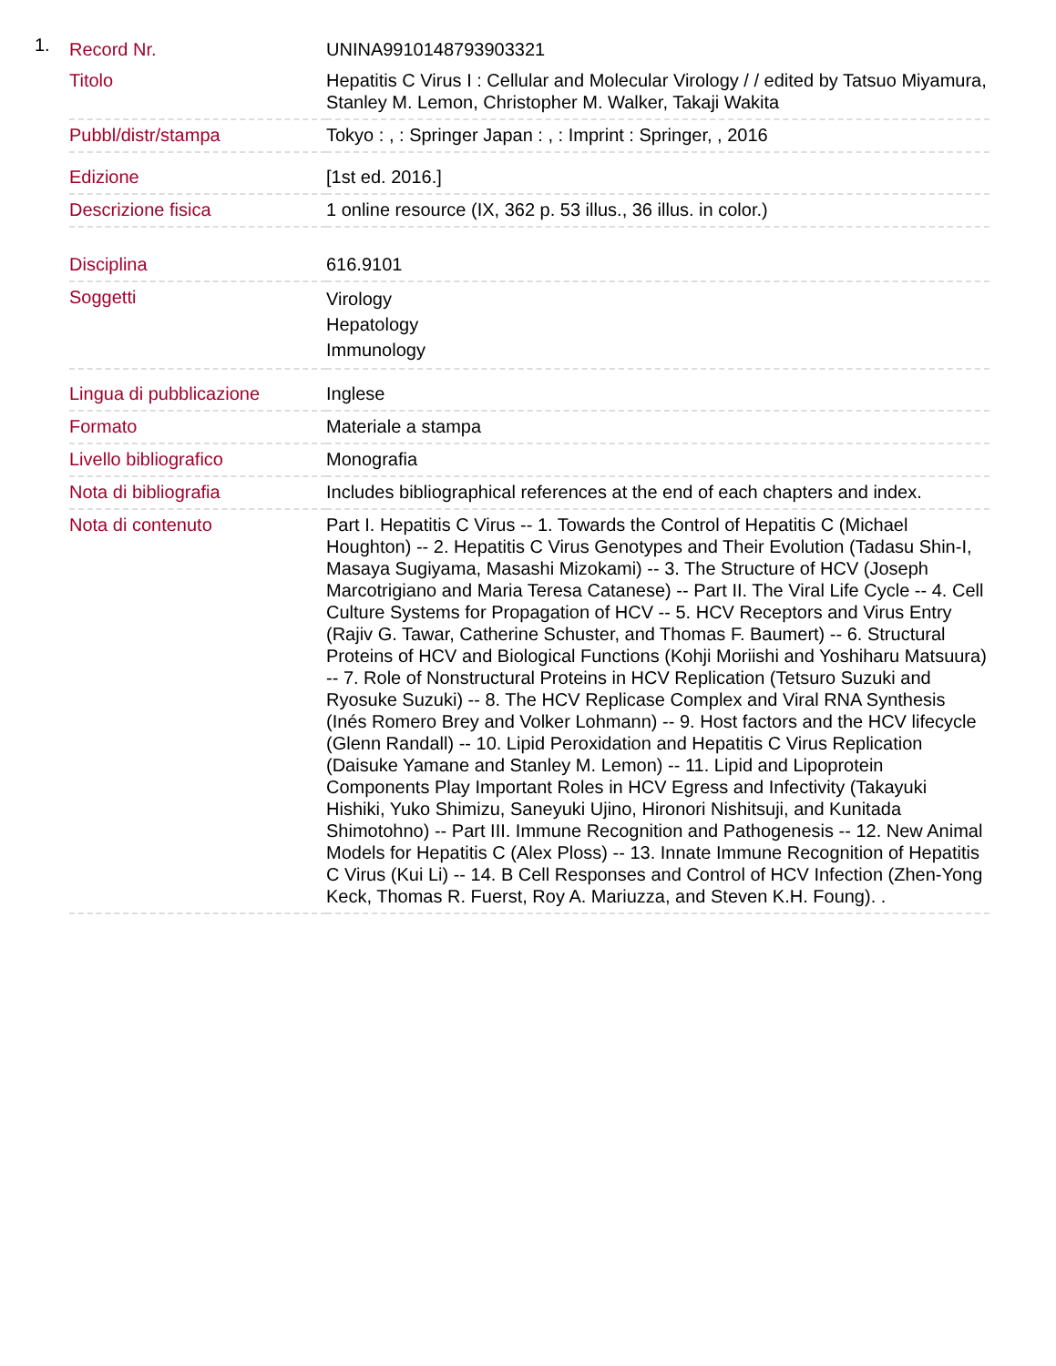1.
| Record Nr. | UNINA9910148793903321 |
| Titolo | Hepatitis C Virus I : Cellular and Molecular Virology / / edited by Tatsuo Miyamura, Stanley M. Lemon, Christopher M. Walker, Takaji Wakita |
| Pubbl/distr/stampa | Tokyo : , : Springer Japan : , : Imprint : Springer, , 2016 |
| Edizione | [1st ed. 2016.] |
| Descrizione fisica | 1 online resource (IX, 362 p. 53 illus., 36 illus. in color.) |
| Disciplina | 616.9101 |
| Soggetti | Virology Hepatology Immunology |
| Lingua di pubblicazione | Inglese |
| Formato | Materiale a stampa |
| Livello bibliografico | Monografia |
| Nota di bibliografia | Includes bibliographical references at the end of each chapters and index. |
| Nota di contenuto | Part I. Hepatitis C Virus -- 1. Towards the Control of Hepatitis C (Michael Houghton) -- 2. Hepatitis C Virus Genotypes and Their Evolution (Tadasu Shin-I, Masaya Sugiyama, Masashi Mizokami) -- 3. The Structure of HCV (Joseph Marcotrigiano and Maria Teresa Catanese) -- Part II. The Viral Life Cycle -- 4. Cell Culture Systems for Propagation of HCV -- 5. HCV Receptors and Virus Entry (Rajiv G. Tawar, Catherine Schuster, and Thomas F. Baumert) -- 6. Structural Proteins of HCV and Biological Functions (Kohji Moriishi and Yoshiharu Matsuura) -- 7. Role of Nonstructural Proteins in HCV Replication (Tetsuro Suzuki and Ryosuke Suzuki) -- 8. The HCV Replicase Complex and Viral RNA Synthesis (Inés Romero Brey and Volker Lohmann) -- 9. Host factors and the HCV lifecycle (Glenn Randall) -- 10. Lipid Peroxidation and Hepatitis C Virus Replication (Daisuke Yamane and Stanley M. Lemon) -- 11. Lipid and Lipoprotein Components Play Important Roles in HCV Egress and Infectivity (Takayuki Hishiki, Yuko Shimizu, Saneyuki Ujino, Hironori Nishitsuji, and Kunitada Shimotohno) -- Part III. Immune Recognition and Pathogenesis -- 12. New Animal Models for Hepatitis C (Alex Ploss) -- 13. Innate Immune Recognition of Hepatitis C Virus (Kui Li) -- 14. B Cell Responses and Control of HCV Infection (Zhen-Yong Keck, Thomas R. Fuerst, Roy A. Mariuzza, and Steven K.H. Foung). . |